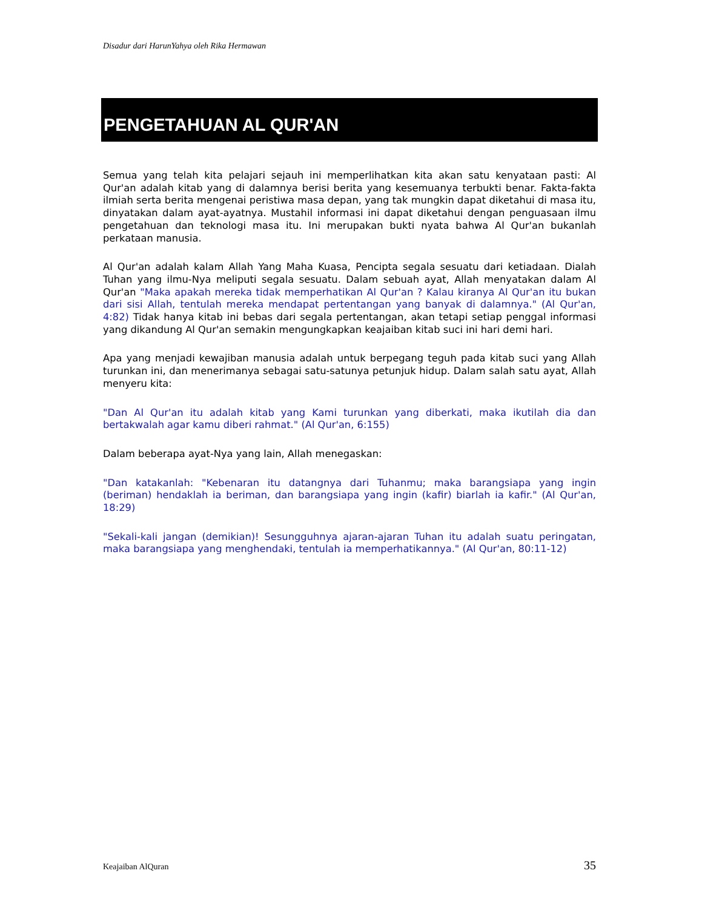Disadur dari HarunYahya oleh Rika Hermawan
PENGETAHUAN AL QUR'AN
Semua yang telah kita pelajari sejauh ini memperlihatkan kita akan satu kenyataan pasti: Al Qur'an adalah kitab yang di dalamnya berisi berita yang kesemuanya terbukti benar. Fakta-fakta ilmiah serta berita mengenai peristiwa masa depan, yang tak mungkin dapat diketahui di masa itu, dinyatakan dalam ayat-ayatnya. Mustahil informasi ini dapat diketahui dengan penguasaan ilmu pengetahuan dan teknologi masa itu. Ini merupakan bukti nyata bahwa Al Qur'an bukanlah perkataan manusia.
Al Qur'an adalah kalam Allah Yang Maha Kuasa, Pencipta segala sesuatu dari ketiadaan. Dialah Tuhan yang ilmu-Nya meliputi segala sesuatu. Dalam sebuah ayat, Allah menyatakan dalam Al Qur'an "Maka apakah mereka tidak memperhatikan Al Qur'an ? Kalau kiranya Al Qur'an itu bukan dari sisi Allah, tentulah mereka mendapat pertentangan yang banyak di dalamnya." (Al Qur'an, 4:82) Tidak hanya kitab ini bebas dari segala pertentangan, akan tetapi setiap penggal informasi yang dikandung Al Qur'an semakin mengungkapkan keajaiban kitab suci ini hari demi hari.
Apa yang menjadi kewajiban manusia adalah untuk berpegang teguh pada kitab suci yang Allah turunkan ini, dan menerimanya sebagai satu-satunya petunjuk hidup. Dalam salah satu ayat, Allah menyeru kita:
"Dan Al Qur'an itu adalah kitab yang Kami turunkan yang diberkati, maka ikutilah dia dan bertakwalah agar kamu diberi rahmat." (Al Qur'an, 6:155)
Dalam beberapa ayat-Nya yang lain, Allah menegaskan:
"Dan katakanlah: "Kebenaran itu datangnya dari Tuhanmu; maka barangsiapa yang ingin (beriman) hendaklah ia beriman, dan barangsiapa yang ingin (kafir) biarlah ia kafir." (Al Qur'an, 18:29)
"Sekali-kali jangan (demikian)! Sesungguhnya ajaran-ajaran Tuhan itu adalah suatu peringatan, maka barangsiapa yang menghendaki, tentulah ia memperhatikannya." (Al Qur'an, 80:11-12)
Keajaiban AlQuran 35